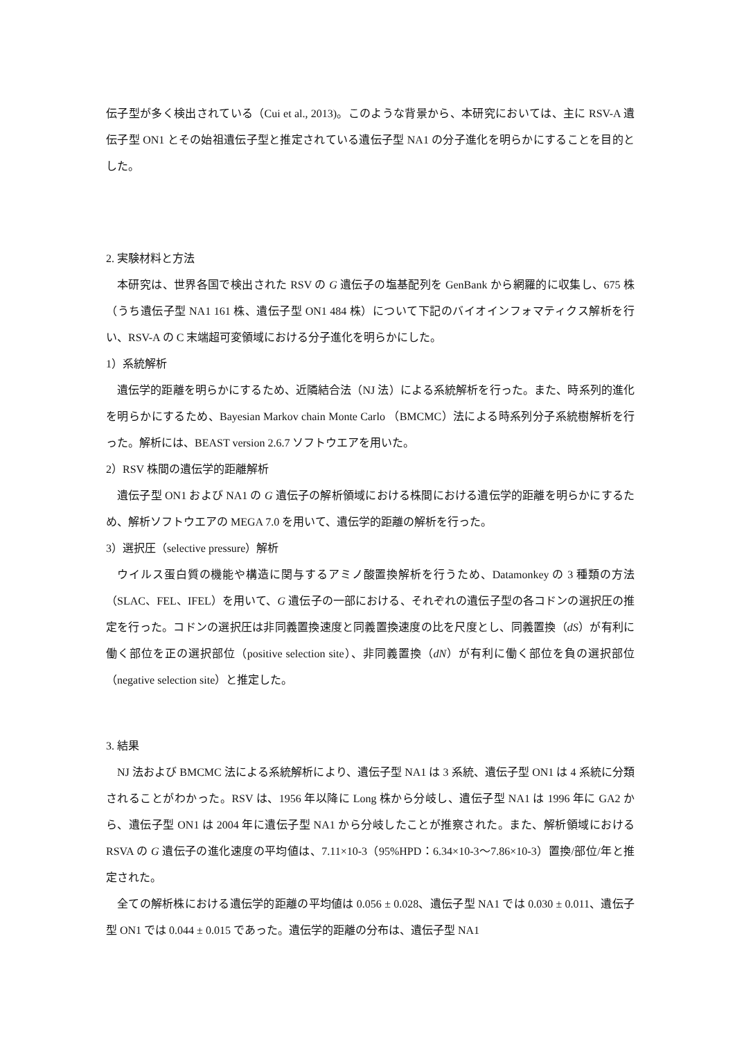伝子型が多く検出されている（Cui et al., 2013)。このような背景から、本研究においては、主に RSV-A 遺伝子型 ON1 とその始祖遺伝子型と推定されている遺伝子型 NA1 の分子進化を明らかにすることを目的とした。
2. 実験材料と方法
本研究は、世界各国で検出された RSV の G 遺伝子の塩基配列を GenBank から網羅的に収集し、675 株（うち遺伝子型 NA1 161 株、遺伝子型 ON1 484 株）について下記のバイオインフォマティクス解析を行い、RSV-A の C 末端超可変領域における分子進化を明らかにした。
1）系統解析
遺伝学的距離を明らかにするため、近隣結合法（NJ 法）による系統解析を行った。また、時系列的進化を明らかにするため、Bayesian Markov chain Monte Carlo （BMCMC）法による時系列分子系統樹解析を行った。解析には、BEAST version 2.6.7 ソフトウエアを用いた。
2）RSV 株間の遺伝学的距離解析
遺伝子型 ON1 および NA1 の G 遺伝子の解析領域における株間における遺伝学的距離を明らかにするため、解析ソフトウエアの MEGA 7.0 を用いて、遺伝学的距離の解析を行った。
3）選択圧（selective pressure）解析
ウイルス蛋白質の機能や構造に関与するアミノ酸置換解析を行うため、Datamonkey の 3 種類の方法（SLAC、FEL、IFEL）を用いて、G 遺伝子の一部における、それぞれの遺伝子型の各コドンの選択圧の推定を行った。コドンの選択圧は非同義置換速度と同義置換速度の比を尺度とし、同義置換（dS）が有利に働く部位を正の選択部位（positive selection site）、非同義置換（dN）が有利に働く部位を負の選択部位（negative selection site）と推定した。
3. 結果
NJ 法および BMCMC 法による系統解析により、遺伝子型 NA1 は 3 系統、遺伝子型 ON1 は 4 系統に分類されることがわかった。RSV は、1956 年以降に Long 株から分岐し、遺伝子型 NA1 は 1996 年に GA2 から、遺伝子型 ON1 は 2004 年に遺伝子型 NA1 から分岐したことが推察された。また、解析領域における RSVA の G 遺伝子の進化速度の平均値は、7.11×10-3（95%HPD：6.34×10-3〜7.86×10-3）置換/部位/年と推定された。
全ての解析株における遺伝学的距離の平均値は 0.056 ± 0.028、遺伝子型 NA1 では 0.030 ± 0.011、遺伝子型 ON1 では 0.044 ± 0.015 であった。遺伝学的距離の分布は、遺伝子型 NA1